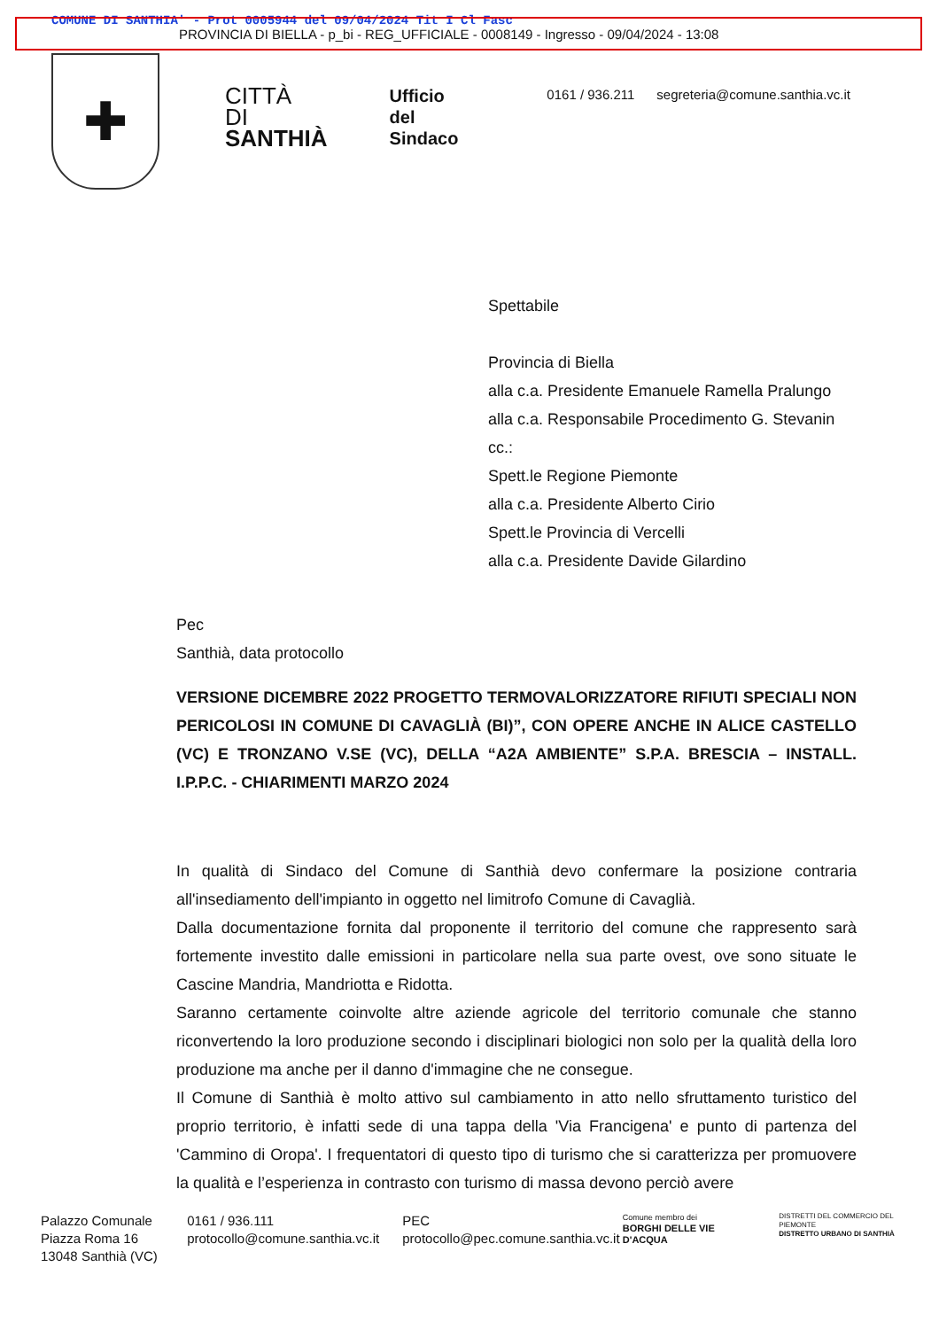COMUNE DI SANTHIA' - Prot 0005944 del 09/04/2024 Tit I Cl Fasc
PROVINCIA DI BIELLA - p_bi - REG_UFFICIALE - 0008149 - Ingresso - 09/04/2024 - 13:08
✚
CITTÀ
DI
SANTHIÀ
Ufficio
del
Sindaco
0161 / 936.211 segreteria@comune.santhia.vc.it
Spettabile
Provincia di Biella
alla c.a. Presidente Emanuele Ramella Pralungo
alla c.a. Responsabile Procedimento G. Stevanin
cc.:
Spett.le Regione Piemonte
alla c.a. Presidente Alberto Cirio
Spett.le Provincia di Vercelli
alla c.a. Presidente Davide Gilardino
Pec
Santhià, data protocollo
VERSIONE DICEMBRE 2022 PROGETTO TERMOVALORIZZATORE RIFIUTI SPECIALI NON PERICOLOSI IN COMUNE DI CAVAGLIÀ (BI)”, CON OPERE ANCHE IN ALICE CASTELLO (VC) E TRONZANO V.SE (VC), DELLA “A2A AMBIENTE” S.P.A. BRESCIA – INSTALL. I.P.P.C. - CHIARIMENTI MARZO 2024
In qualità di Sindaco del Comune di Santhià devo confermare la posizione contraria all'insediamento dell'impianto in oggetto nel limitrofo Comune di Cavaglià.
Dalla documentazione fornita dal proponente il territorio del comune che rappresento sarà fortemente investito dalle emissioni in particolare nella sua parte ovest, ove sono situate le Cascine Mandria, Mandriotta e Ridotta.
Saranno certamente coinvolte altre aziende agricole del territorio comunale che stanno riconvertendo la loro produzione secondo i disciplinari biologici non solo per la qualità della loro produzione ma anche per il danno d'immagine che ne consegue.
Il Comune di Santhià è molto attivo sul cambiamento in atto nello sfruttamento turistico del proprio territorio, è infatti sede di una tappa della 'Via Francigena' e punto di partenza del 'Cammino di Oropa'. I frequentatori di questo tipo di turismo che si caratterizza per promuovere la qualità e l’esperienza in contrasto con turismo di massa devono perciò avere
Palazzo Comunale
Piazza Roma 16
13048 Santhià (VC)
0161 / 936.111
protocollo@comune.santhia.vc.it
PEC
protocollo@pec.comune.santhia.vc.it
Comune membro dei
BORGHI DELLE VIE D'ACQUA
DISTRETTI DEL COMMERCIO DEL PIEMONTE
DISTRETTO URBANO DI SANTHIÀ